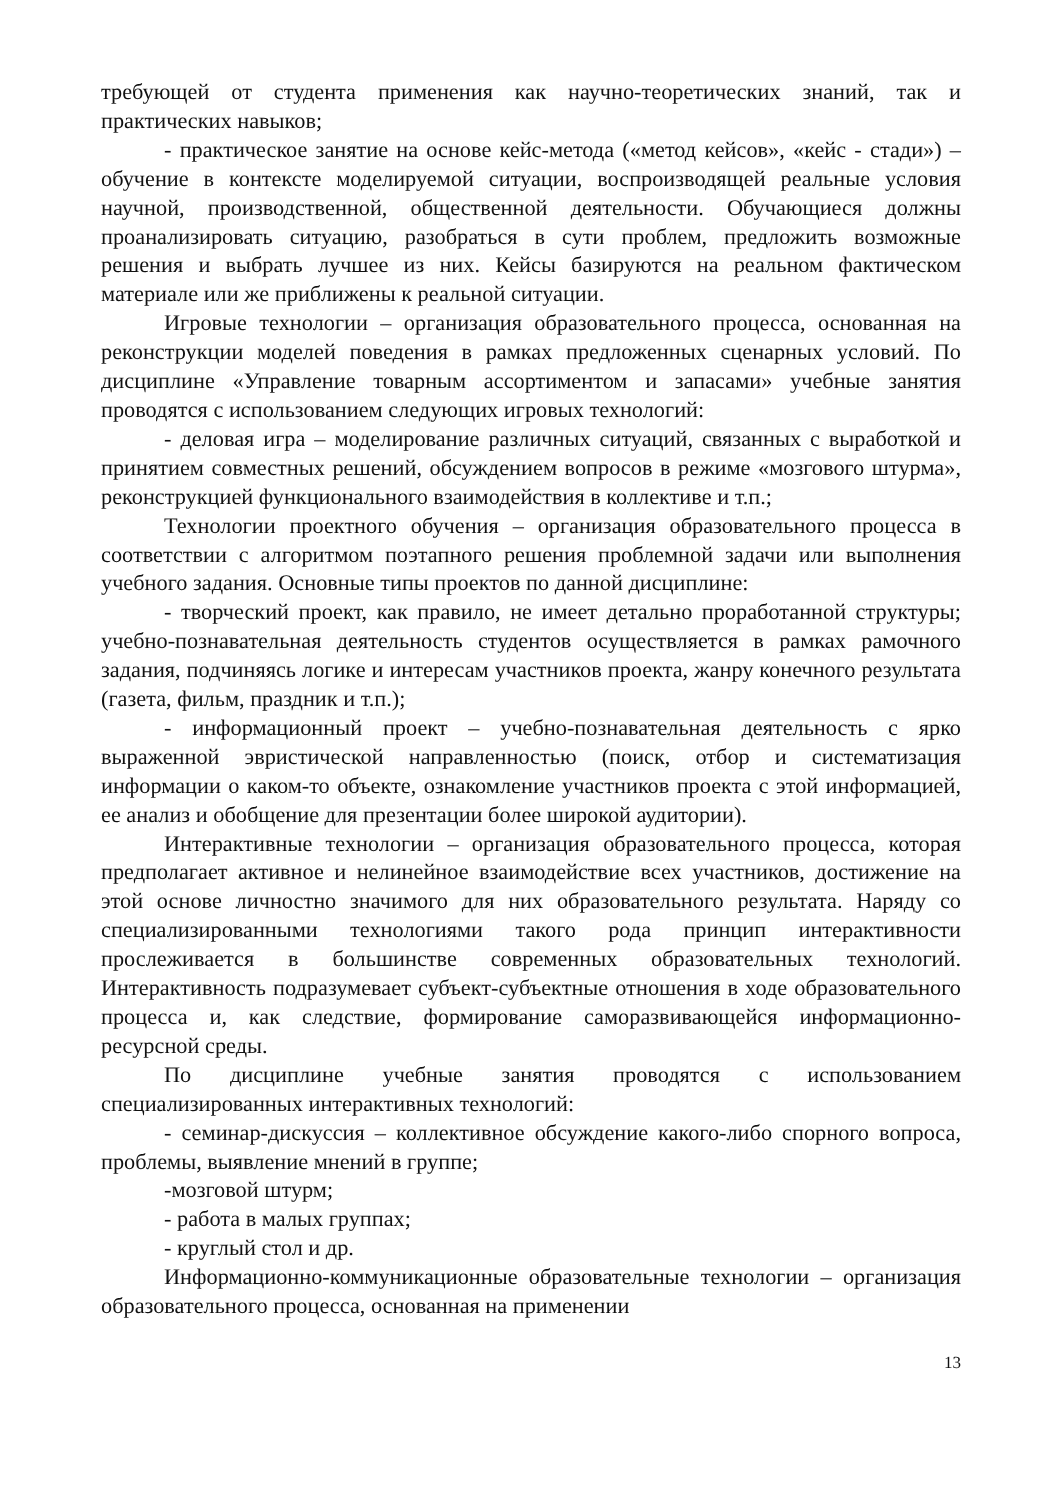требующей от студента применения как научно-теоретических знаний, так и практических навыков;
- практическое занятие на основе кейс-метода («метод кейсов», «кейс - стади») – обучение в контексте моделируемой ситуации, воспроизводящей реальные условия научной, производственной, общественной деятельности. Обучающиеся должны проанализировать ситуацию, разобраться в сути проблем, предложить возможные решения и выбрать лучшее из них. Кейсы базируются на реальном фактическом материале или же приближены к реальной ситуации.
Игровые технологии – организация образовательного процесса, основанная на реконструкции моделей поведения в рамках предложенных сценарных условий. По дисциплине «Управление товарным ассортиментом и запасами» учебные занятия проводятся с использованием следующих игровых технологий:
- деловая игра – моделирование различных ситуаций, связанных с выработкой и принятием совместных решений, обсуждением вопросов в режиме «мозгового штурма», реконструкцией функционального взаимодействия в коллективе и т.п.;
Технологии проектного обучения – организация образовательного процесса в соответствии с алгоритмом поэтапного решения проблемной задачи или выполнения учебного задания. Основные типы проектов по данной дисциплине:
- творческий проект, как правило, не имеет детально проработанной структуры; учебно-познавательная деятельность студентов осуществляется в рамках рамочного задания, подчиняясь логике и интересам участников проекта, жанру конечного результата (газета, фильм, праздник и т.п.);
- информационный проект – учебно-познавательная деятельность с ярко выраженной эвристической направленностью (поиск, отбор и систематизация информации о каком-то объекте, ознакомление участников проекта с этой информацией, ее анализ и обобщение для презентации более широкой аудитории).
Интерактивные технологии – организация образовательного процесса, которая предполагает активное и нелинейное взаимодействие всех участников, достижение на этой основе личностно значимого для них образовательного результата. Наряду со специализированными технологиями такого рода принцип интерактивности прослеживается в большинстве современных образовательных технологий. Интерактивность подразумевает субъект-субъектные отношения в ходе образовательного процесса и, как следствие, формирование саморазвивающейся информационно-ресурсной среды.
По дисциплине учебные занятия проводятся с использованием специализированных интерактивных технологий:
- семинар-дискуссия – коллективное обсуждение какого-либо спорного вопроса, проблемы, выявление мнений в группе;
-мозговой штурм;
- работа в малых группах;
- круглый стол и др.
Информационно-коммуникационные образовательные технологии – организация образовательного процесса, основанная на применении
13